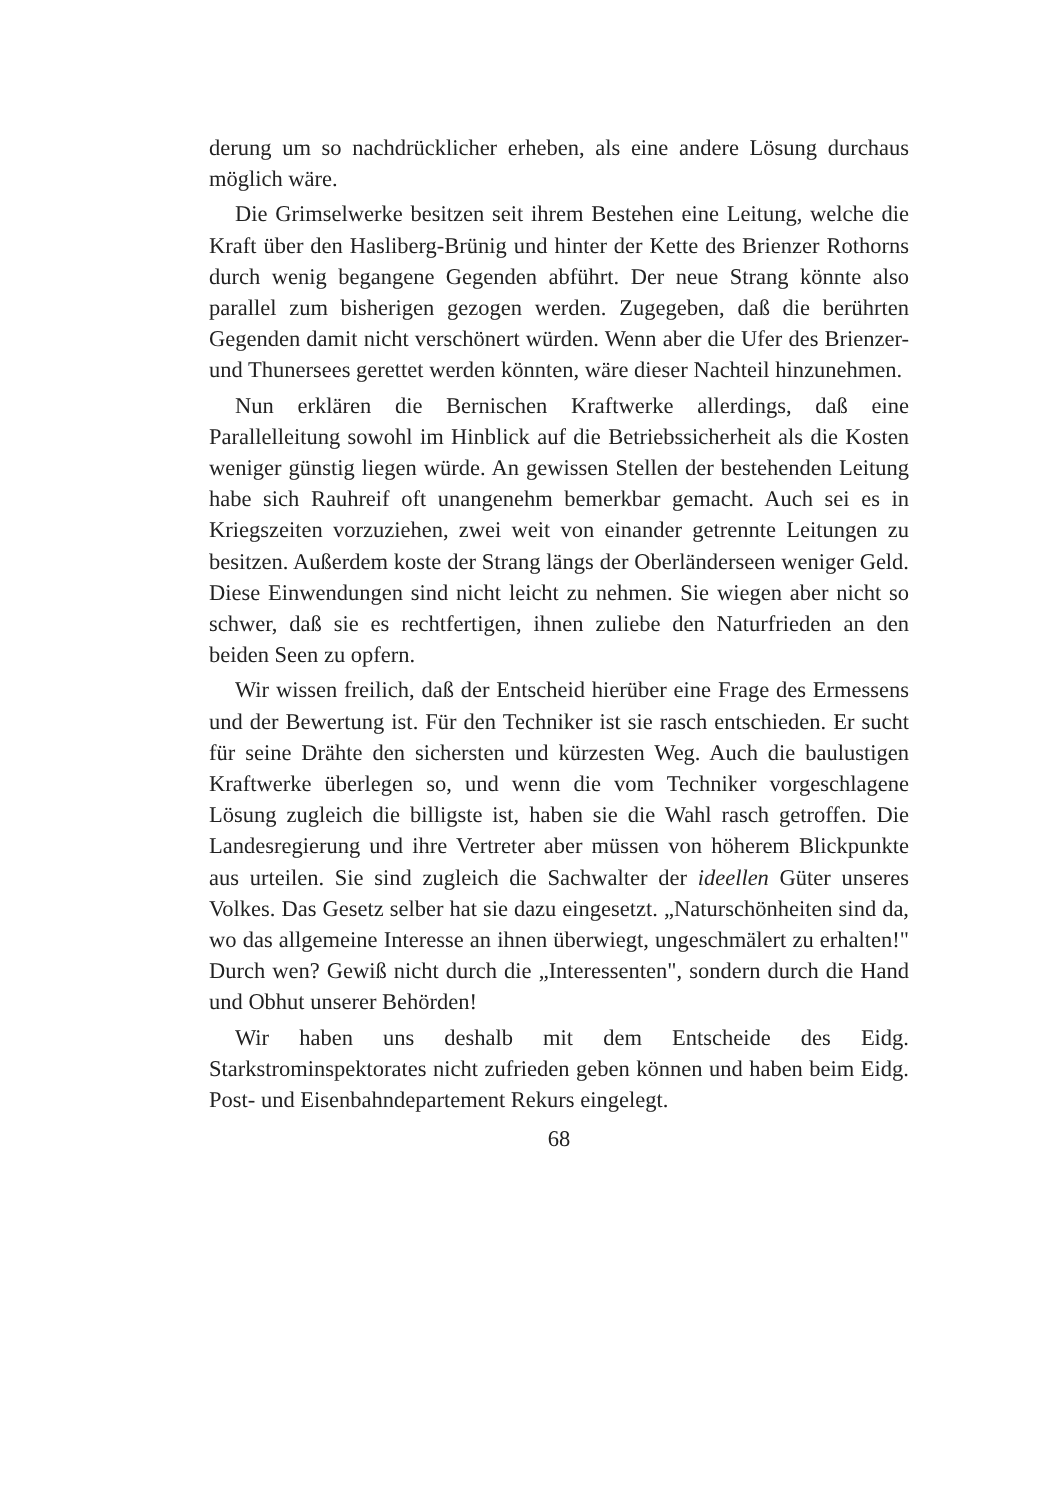derung um so nachdrücklicher erheben, als eine andere Lösung durchaus möglich wäre.
Die Grimselwerke besitzen seit ihrem Bestehen eine Leitung, welche die Kraft über den Hasliberg-Brünig und hinter der Kette des Brienzer Rothorns durch wenig begangene Gegenden abführt. Der neue Strang könnte also parallel zum bisherigen gezogen werden. Zugegeben, daß die berührten Gegenden damit nicht verschönert würden. Wenn aber die Ufer des Brienzer- und Thunersees gerettet werden könnten, wäre dieser Nachteil hinzunehmen.
Nun erklären die Bernischen Kraftwerke allerdings, daß eine Parallelleitung sowohl im Hinblick auf die Betriebssicherheit als die Kosten weniger günstig liegen würde. An gewissen Stellen der bestehenden Leitung habe sich Rauhreif oft unangenehm bemerkbar gemacht. Auch sei es in Kriegszeiten vorzuziehen, zwei weit von einander getrennte Leitungen zu besitzen. Außerdem koste der Strang längs der Oberländerseen weniger Geld. Diese Einwendungen sind nicht leicht zu nehmen. Sie wiegen aber nicht so schwer, daß sie es rechtfertigen, ihnen zuliebe den Naturfrieden an den beiden Seen zu opfern.
Wir wissen freilich, daß der Entscheid hierüber eine Frage des Ermessens und der Bewertung ist. Für den Techniker ist sie rasch entschieden. Er sucht für seine Drähte den sichersten und kürzesten Weg. Auch die baulustigen Kraftwerke überlegen so, und wenn die vom Techniker vorgeschlagene Lösung zugleich die billigste ist, haben sie die Wahl rasch getroffen. Die Landesregierung und ihre Vertreter aber müssen von höherem Blickpunkte aus urteilen. Sie sind zugleich die Sachwalter der ideellen Güter unseres Volkes. Das Gesetz selber hat sie dazu eingesetzt. „Naturschönheiten sind da, wo das allgemeine Interesse an ihnen überwiegt, ungeschmälert zu erhalten!" Durch wen? Gewiß nicht durch die „Interessenten", sondern durch die Hand und Obhut unserer Behörden!
Wir haben uns deshalb mit dem Entscheide des Eidg. Starkstrominspektorates nicht zufrieden geben können und haben beim Eidg. Post- und Eisenbahndepartement Rekurs eingelegt.
68